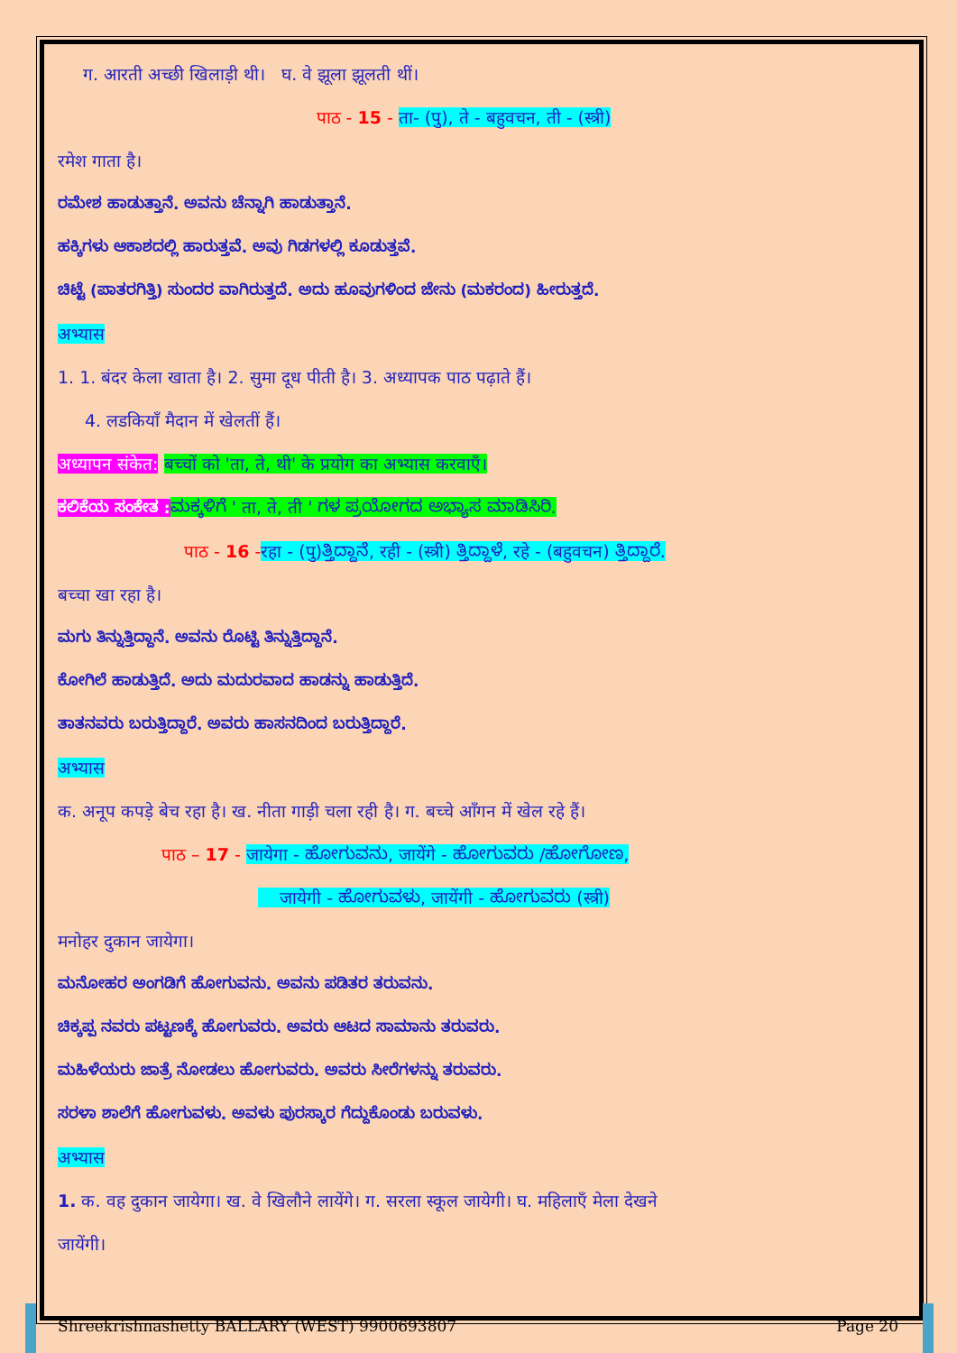ग. आरती अच्छी खिलाड़ी थी। घ. वे झूला झूलती थीं।
पाठ - 15 - ता- (पु), ते - बहुवचन, ती - (स्त्री)
रमेश गाता है।
ರಮೇಶ ಹಾಡುತ್ತಾನೆ. ಅವನು ಚೆನ್ನಾಗಿ ಹಾಡುತ್ತಾನೆ.
ಹಕ್ಕಿಗಳು ಆಕಾಶದಲ್ಲಿ ಹಾರುತ್ತವೆ. ಅವು ಗಿಡಗಳಲ್ಲಿ ಕೂಡುತ್ತವೆ.
ಚಿಟ್ಟೆ (ಪಾತರಗಿತ್ತಿ) ಸುಂದರ ವಾಗಿರುತ್ತದೆ. ಅದು ಹೂವುಗಳಿಂದ ಜೇನು (ಮಕರಂದ) ಹೀರುತ್ತದೆ.
अभ्यास
1. 1. बंदर केला खाता है। 2. सुमा दूध पीती है। 3. अध्यापक पाठ पढ़ाते हैं।
4. लडकियाँ मैदान में खेलतीं हैं।
अध्यापन संकेत: बच्चों को 'ता, ते, थी' के प्रयोग का अभ्यास करवाएँ।
ಕಲಿಕೆಯ ಸಂಕೇತ : ಮಕ್ಕಳಿಗೆ ' ता, ते, ती ' ಗಳ ಪ್ರಯೋಗದ ಅಭ್ಯಾಸ ಮಾಡಿಸಿರಿ.
पाठ - 16 -रहा - (पु)ತ್ತಿದ್ದಾನೆ, रही - (स्त्री) ತ್ತಿದ್ದಾಳೆ, रहे - (बहुवचन) ತ್ತಿದ್ದಾರೆ.
बच्चा खा रहा है।
ಮಗು ತಿನ್ನುತ್ತಿದ್ದಾನೆ. ಅವನು ರೊಟ್ಟಿ ತಿನ್ನುತ್ತಿದ್ದಾನೆ.
ಕೋಗಿಲೆ ಹಾಡುತ್ತಿದೆ. ಅದು ಮದುರವಾದ ಹಾಡನ್ನು ಹಾಡುತ್ತಿದೆ.
ತಾತನವರು ಬರುತ್ತಿದ್ದಾರೆ. ಅವರು ಹಾಸನದಿಂದ ಬರುತ್ತಿದ್ದಾರೆ.
अभ्यास
क. अनूप कपड़े बेच रहा है। ख. नीता गाड़ी चला रही है। ग. बच्चे आँगन में खेल रहे हैं।
पाठ – 17 - जायेगा - ಹೋಗುವನು, जायेंगे - ಹೋಗುವರು /ಹೋಗೋಣ,
जायेगी - ಹೋಗುವಳು, जायेंगी - ಹೋಗುವರು (स्त्री)
मनोहर दुकान जायेगा।
ಮನೋಹರ ಅಂಗಡಿಗೆ ಹೋಗುವನು. ಅವನು ಪಡಿತರ ತರುವನು.
ಚಿಕ್ಕಪ್ಪ ನವರು ಪಟ್ಟಣಕ್ಕೆ ಹೋಗುವರು. ಅವರು ಆಟದ ಸಾಮಾನು ತರುವರು.
ಮಹಿಳೆಯರು ಜಾತ್ರೆ ನೋಡಲು ಹೋಗುವರು. ಅವರು ಸೀರೆಗಳನ್ನು ತರುವರು.
ಸರಳಾ ಶಾಲೆಗೆ ಹೋಗುವಳು. ಅವಳು ಪುರಸ್ಕಾರ ಗೆದ್ದುಕೊಂಡು ಬರುವಳು.
अभ्यास
1. क. वह दुकान जायेगा। ख. वे खिलौने लायेंगे। ग. सरला स्कूल जायेगी। घ. महिलाएँ मेला देखने
जायेंगी।
Shreekrishnashetty BALLARY (WEST) 9900693807 Page 20